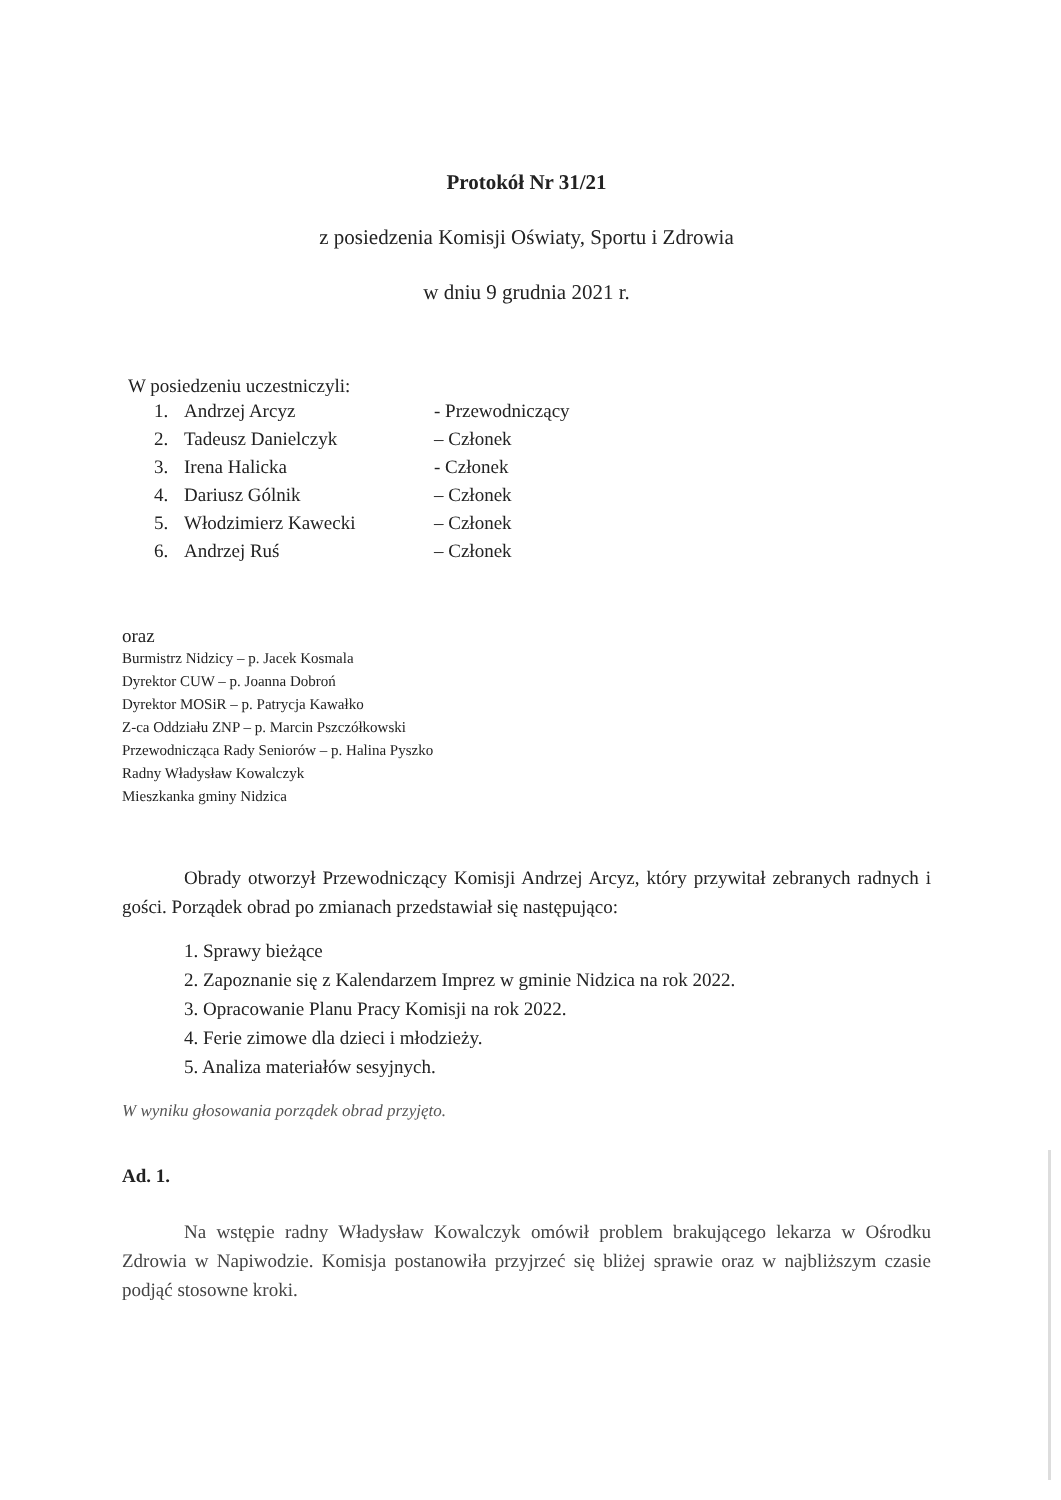Protokół Nr 31/21
z posiedzenia Komisji Oświaty, Sportu i Zdrowia
w dniu 9 grudnia 2021 r.
W posiedzeniu uczestniczyli:
| 1. | Andrzej Arcyz | - Przewodniczący |
| 2. | Tadeusz Danielczyk | – Członek |
| 3. | Irena Halicka | - Członek |
| 4. | Dariusz Gólnik | – Członek |
| 5. | Włodzimierz Kawecki | – Członek |
| 6. | Andrzej Ruś | – Członek |
oraz
Burmistrz Nidzicy – p. Jacek Kosmala
Dyrektor CUW – p. Joanna Dobroń
Dyrektor MOSiR – p. Patrycja Kawałko
Z-ca Oddziału ZNP – p. Marcin Pszczółkowski
Przewodnicząca Rady Seniorów – p. Halina Pyszko
Radny Władysław Kowalczyk
Mieszkanka gminy Nidzica
Obrady otworzył Przewodniczący Komisji Andrzej Arcyz, który przywitał zebranych radnych i gości. Porządek obrad po zmianach przedstawiał się następująco:
1. Sprawy bieżące
2. Zapoznanie się z Kalendarzem Imprez w gminie Nidzica na rok 2022.
3. Opracowanie Planu Pracy Komisji na rok 2022.
4. Ferie zimowe dla dzieci i młodzieży.
5. Analiza materiałów sesyjnych.
W wyniku głosowania porządek obrad przyjęto.
Ad. 1.
Na wstępie radny Władysław Kowalczyk omówił problem brakującego lekarza w Ośrodku Zdrowia w Napiwodzie. Komisja postanowiła przyjrzeć się bliżej sprawie oraz w najbliższym czasie podjąć stosowne kroki.